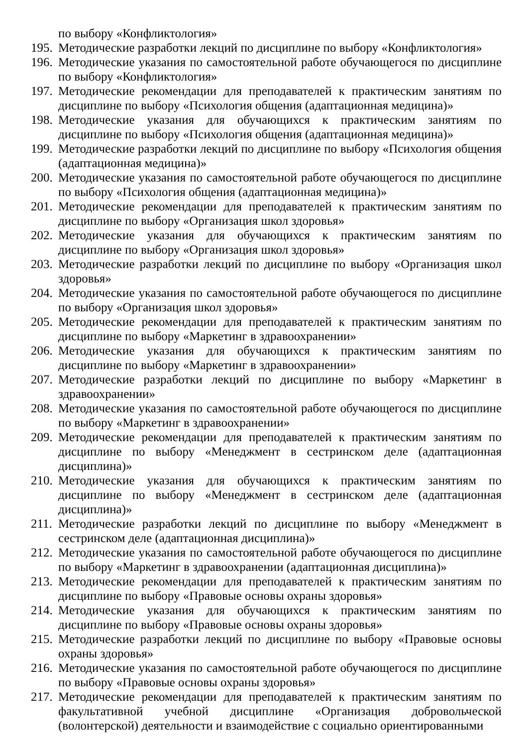по выбору «Конфликтология»
195. Методические разработки лекций по дисциплине по выбору «Конфликтология»
196. Методические указания по самостоятельной работе обучающегося по дисциплине по выбору «Конфликтология»
197. Методические рекомендации для преподавателей к практическим занятиям по дисциплине по выбору «Психология общения (адаптационная медицина)»
198. Методические указания для обучающихся к практическим занятиям по дисциплине по выбору «Психология общения (адаптационная медицина)»
199. Методические разработки лекций по дисциплине по выбору «Психология общения (адаптационная медицина)»
200. Методические указания по самостоятельной работе обучающегося по дисциплине по выбору «Психология общения (адаптационная медицина)»
201. Методические рекомендации для преподавателей к практическим занятиям по дисциплине по выбору «Организация школ здоровья»
202. Методические указания для обучающихся к практическим занятиям по дисциплине по выбору «Организация школ здоровья»
203. Методические разработки лекций по дисциплине по выбору «Организация школ здоровья»
204. Методические указания по самостоятельной работе обучающегося по дисциплине по выбору «Организация школ здоровья»
205. Методические рекомендации для преподавателей к практическим занятиям по дисциплине по выбору «Маркетинг в здравоохранении»
206. Методические указания для обучающихся к практическим занятиям по дисциплине по выбору «Маркетинг в здравоохранении»
207. Методические разработки лекций по дисциплине по выбору «Маркетинг в здравоохранении»
208. Методические указания по самостоятельной работе обучающегося по дисциплине по выбору «Маркетинг в здравоохранении»
209. Методические рекомендации для преподавателей к практическим занятиям по дисциплине по выбору «Менеджмент в сестринском деле (адаптационная дисциплина)»
210. Методические указания для обучающихся к практическим занятиям по дисциплине по выбору «Менеджмент в сестринском деле (адаптационная дисциплина)»
211. Методические разработки лекций по дисциплине по выбору «Менеджмент в сестринском деле (адаптационная дисциплина)»
212. Методические указания по самостоятельной работе обучающегося по дисциплине по выбору «Маркетинг в здравоохранении (адаптационная дисциплина)»
213. Методические рекомендации для преподавателей к практическим занятиям по дисциплине по выбору «Правовые основы охраны здоровья»
214. Методические указания для обучающихся к практическим занятиям по дисциплине по выбору «Правовые основы охраны здоровья»
215. Методические разработки лекций по дисциплине по выбору «Правовые основы охраны здоровья»
216. Методические указания по самостоятельной работе обучающегося по дисциплине по выбору «Правовые основы охраны здоровья»
217. Методические рекомендации для преподавателей к практическим занятиям по факультативной учебной дисциплине «Организация добровольческой (волонтерской) деятельности и взаимодействие с социально ориентированными